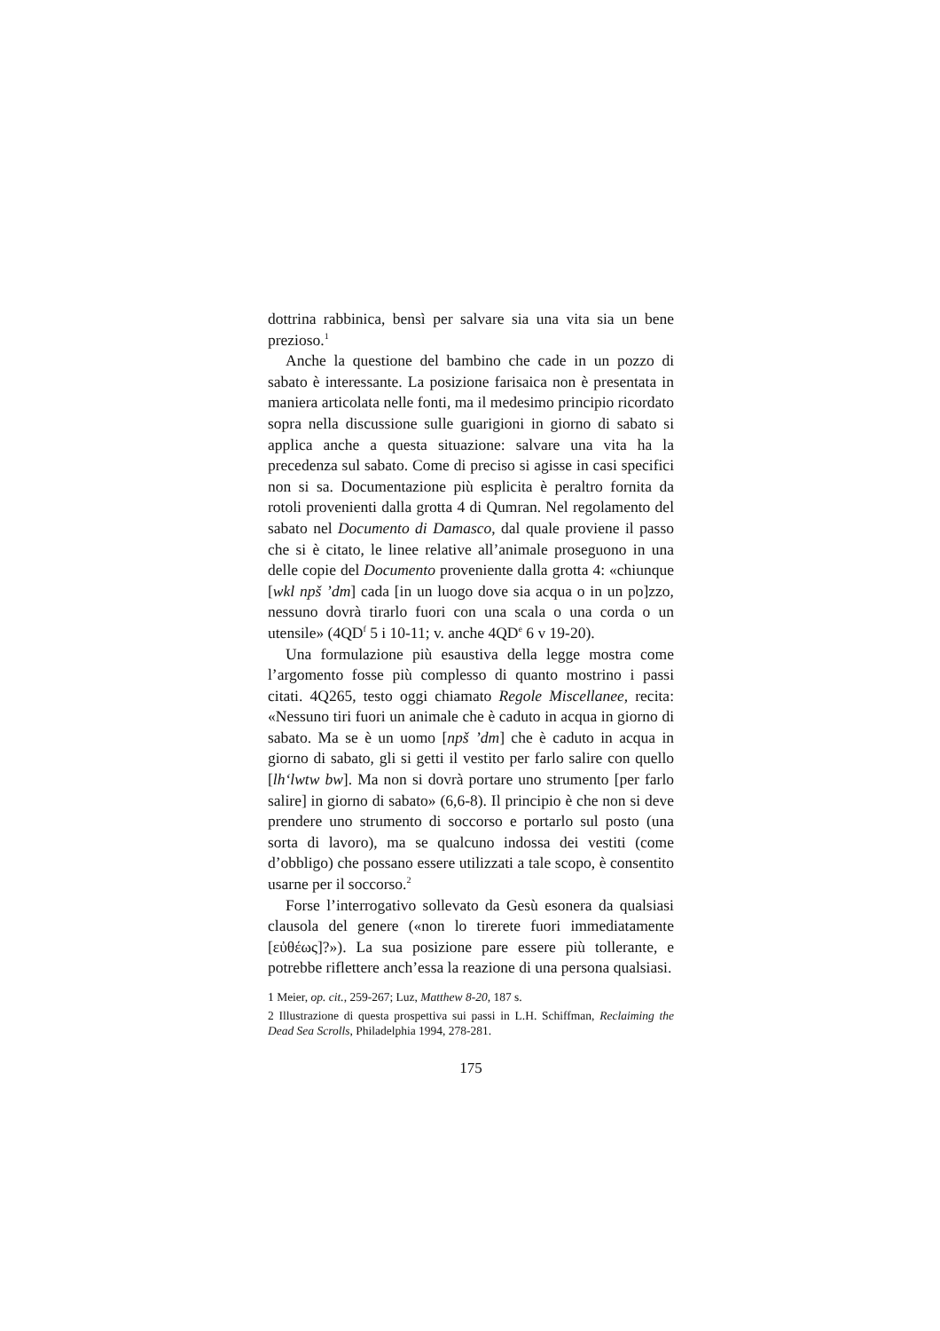dottrina rabbinica, bensì per salvare sia una vita sia un bene prezioso.<sup>1</sup>
Anche la questione del bambino che cade in un pozzo di sabato è interessante. La posizione farisaica non è presentata in maniera articolata nelle fonti, ma il medesimo principio ricordato sopra nella discussione sulle guarigioni in giorno di sabato si applica anche a questa situazione: salvare una vita ha la precedenza sul sabato. Come di preciso si agisse in casi specifici non si sa. Documentazione più esplicita è peraltro fornita da rotoli provenienti dalla grotta 4 di Qumran. Nel regolamento del sabato nel Documento di Damasco, dal quale proviene il passo che si è citato, le linee relative all’animale proseguono in una delle copie del Documento proveniente dalla grotta 4: «chiunque [wkl npš ’dm] cada [in un luogo dove sia acqua o in un po]zzo, nessuno dovrà tirarlo fuori con una scala o una corda o un utensile» (4QD<sup>f</sup> 5 i 10-11; v. anche 4QD<sup>e</sup> 6 v 19-20).
Una formulazione più esaustiva della legge mostra come l’argomento fosse più complesso di quanto mostrino i passi citati. 4Q265, testo oggi chiamato Regole Miscellanee, recita: «Nessuno tiri fuori un animale che è caduto in acqua in giorno di sabato. Ma se è un uomo [npš ’dm] che è caduto in acqua in giorno di sabato, gli si getti il vestito per farlo salire con quello [lh‘lwtw bw]. Ma non si dovrà portare uno strumento [per farlo salire] in giorno di sabato» (6,6-8). Il principio è che non si deve prendere uno strumento di soccorso e portarlo sul posto (una sorta di lavoro), ma se qualcuno indossa dei vestiti (come d’obbligo) che possano essere utilizzati a tale scopo, è consentito usarne per il soccorso.<sup>2</sup>
Forse l’interrogativo sollevato da Gesù esonera da qualsiasi clausola del genere («non lo tirerete fuori immediatamente [εὐθέως]?»). La sua posizione pare essere più tollerante, e potrebbe riflettere anch’essa la reazione di una persona qualsiasi.
1 Meier, op. cit., 259-267; Luz, Matthew 8-20, 187 s.
2 Illustrazione di questa prospettiva sui passi in L.H. Schiffman, Reclaiming the Dead Sea Scrolls, Philadelphia 1994, 278-281.
175